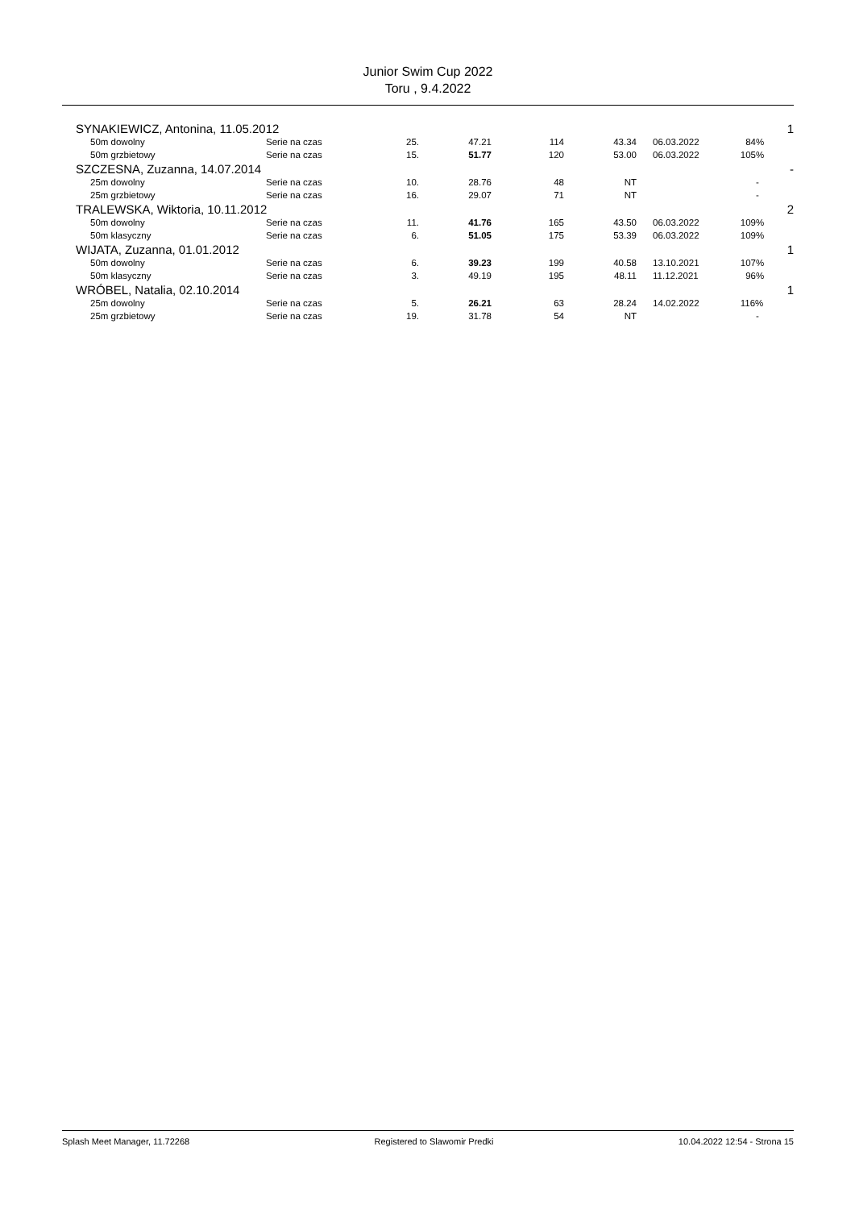Junior Swim Cup 2022
Toru , 9.4.2022
| SYNAKIEWICZ, Antonina, 11.05.2012 | | | | | | | | | 1 |
| | 50m dowolny | Serie na czas | 25. | 47.21 | 114 | 43.34 | | 06.03.2022 | 84% |
| | 50m grzbietowy | Serie na czas | 15. | 51.77 | 120 | 53.00 | | 06.03.2022 | 105% |
| SZCZESNA, Zuzanna, 14.07.2014 | | | | | | | | | - |
| | 25m dowolny | Serie na czas | 10. | 28.76 | 48 | NT | | | - |
| | 25m grzbietowy | Serie na czas | 16. | 29.07 | 71 | NT | | | - |
| TRALEWSKA, Wiktoria, 10.11.2012 | | | | | | | | | 2 |
| | 50m dowolny | Serie na czas | 11. | 41.76 | 165 | 43.50 | | 06.03.2022 | 109% |
| | 50m klasyczny | Serie na czas | 6. | 51.05 | 175 | 53.39 | | 06.03.2022 | 109% |
| WIJATA, Zuzanna, 01.01.2012 | | | | | | | | | 1 |
| | 50m dowolny | Serie na czas | 6. | 39.23 | 199 | 40.58 | | 13.10.2021 | 107% |
| | 50m klasyczny | Serie na czas | 3. | 49.19 | 195 | 48.11 | | 11.12.2021 | 96% |
| WRÓBEL, Natalia, 02.10.2014 | | | | | | | | | 1 |
| | 25m dowolny | Serie na czas | 5. | 26.21 | 63 | 28.24 | | 14.02.2022 | 116% |
| | 25m grzbietowy | Serie na czas | 19. | 31.78 | 54 | NT | | | - |
Splash Meet Manager, 11.72268 Registered to Slawomir Predki 10.04.2022 12:54 - Strona 15